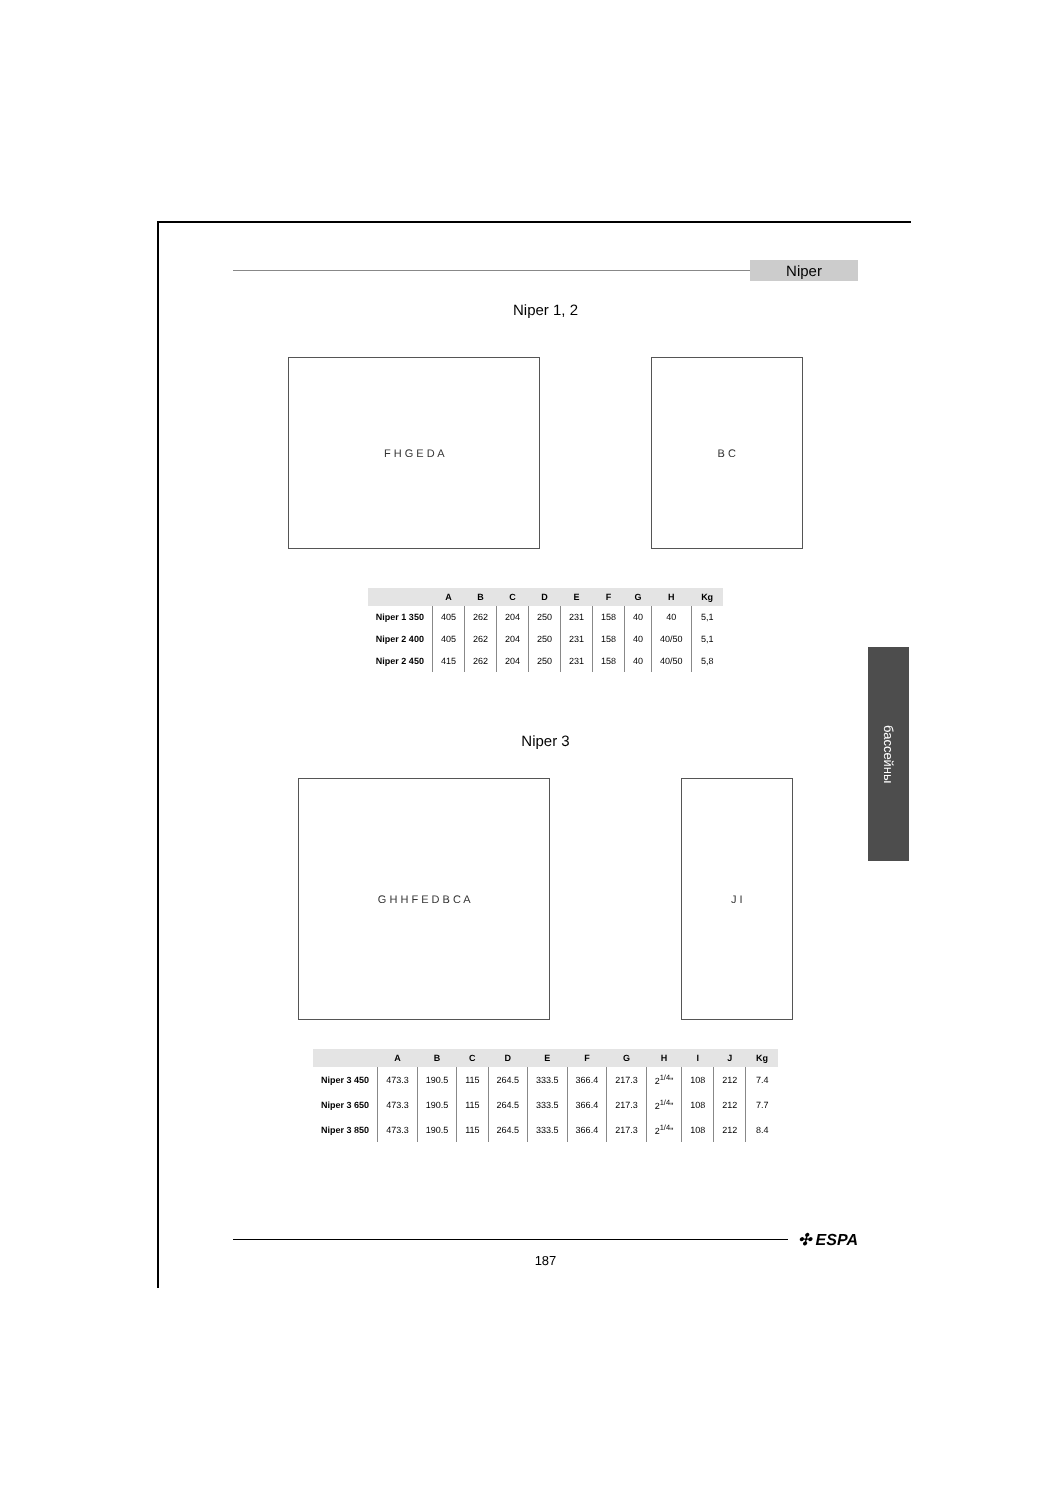Niper
Niper 1, 2
F H G E D A B C
| | A | B | C | D | E | F | G | H | Kg |
| --- | --- | --- | --- | --- | --- | --- | --- | --- | --- |
| Niper 1 350 | 405 | 262 | 204 | 250 | 231 | 158 | 40 | 40 | 5,1 |
| Niper 2 400 | 405 | 262 | 204 | 250 | 231 | 158 | 40 | 40/50 | 5,1 |
| Niper 2 450 | 415 | 262 | 204 | 250 | 231 | 158 | 40 | 40/50 | 5,8 |
Niper 3
G H H F E D B C A J I
| | A | B | C | D | E | F | G | H | I | J | Kg |
| --- | --- | --- | --- | --- | --- | --- | --- | --- | --- | --- | --- |
| Niper 3 450 | 473.3 | 190.5 | 115 | 264.5 | 333.5 | 366.4 | 217.3 | 2<sup>1/4</sup>" | 108 | 212 | 7.4 |
| Niper 3 650 | 473.3 | 190.5 | 115 | 264.5 | 333.5 | 366.4 | 217.3 | 2<sup>1/4</sup>" | 108 | 212 | 7.7 |
| Niper 3 850 | 473.3 | 190.5 | 115 | 264.5 | 333.5 | 366.4 | 217.3 | 2<sup>1/4</sup>" | 108 | 212 | 8.4 |
бассейны
✣ ESPA
187